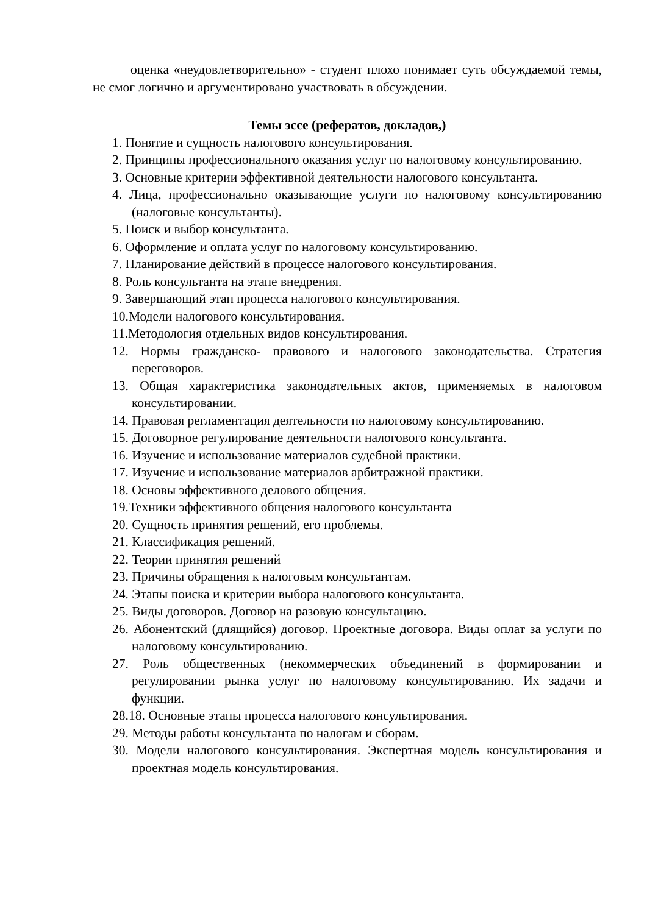оценка «неудовлетворительно» - студент плохо понимает суть обсуждаемой темы, не смог логично и аргументировано участвовать в обсуждении.
Темы эссе (рефератов, докладов,)
1. Понятие и сущность налогового консультирования.
2. Принципы профессионального оказания услуг по налоговому консультированию.
3. Основные критерии эффективной деятельности налогового консультанта.
4. Лица, профессионально оказывающие услуги по налоговому консультированию (налоговые консультанты).
5. Поиск и выбор консультанта.
6. Оформление и оплата услуг по налоговому консультированию.
7. Планирование действий в процессе налогового консультирования.
8. Роль консультанта на этапе внедрения.
9. Завершающий этап процесса налогового консультирования.
10.Модели налогового консультирования.
11.Методология отдельных видов консультирования.
12. Нормы гражданско- правового и налогового законодательства. Стратегия переговоров.
13. Общая характеристика законодательных актов, применяемых в налоговом консультировании.
14. Правовая регламентация деятельности по налоговому консультированию.
15. Договорное регулирование деятельности налогового консультанта.
16. Изучение и использование материалов судебной практики.
17. Изучение и использование материалов арбитражной практики.
18. Основы эффективного делового общения.
19.Техники эффективного общения налогового консультанта
20. Сущность принятия решений, его проблемы.
21. Классификация решений.
22. Теории принятия решений
23. Причины обращения к налоговым консультантам.
24. Этапы поиска и критерии выбора налогового консультанта.
25. Виды договоров. Договор на разовую консультацию.
26. Абонентский (длящийся) договор. Проектные договора. Виды оплат за услуги по налоговому консультированию.
27. Роль общественных (некоммерческих объединений в формировании и регулировании рынка услуг по налоговому консультированию. Их задачи и функции.
28.18. Основные этапы процесса налогового консультирования.
29. Методы работы консультанта по налогам и сборам.
30. Модели налогового консультирования. Экспертная модель консультирования и проектная модель консультирования.